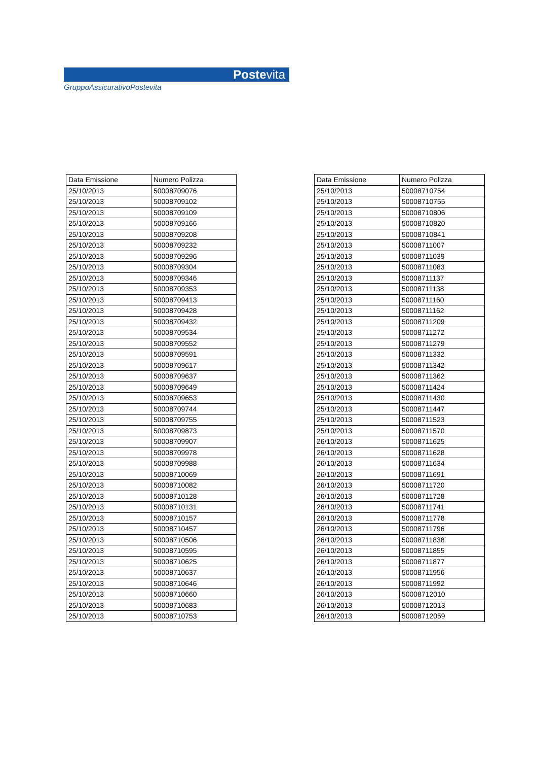Postevita
GruppoAssicurativoPostevita
| Data Emissione | Numero Polizza |
| --- | --- |
| 25/10/2013 | 50008709076 |
| 25/10/2013 | 50008709102 |
| 25/10/2013 | 50008709109 |
| 25/10/2013 | 50008709166 |
| 25/10/2013 | 50008709208 |
| 25/10/2013 | 50008709232 |
| 25/10/2013 | 50008709296 |
| 25/10/2013 | 50008709304 |
| 25/10/2013 | 50008709346 |
| 25/10/2013 | 50008709353 |
| 25/10/2013 | 50008709413 |
| 25/10/2013 | 50008709428 |
| 25/10/2013 | 50008709432 |
| 25/10/2013 | 50008709534 |
| 25/10/2013 | 50008709552 |
| 25/10/2013 | 50008709591 |
| 25/10/2013 | 50008709617 |
| 25/10/2013 | 50008709637 |
| 25/10/2013 | 50008709649 |
| 25/10/2013 | 50008709653 |
| 25/10/2013 | 50008709744 |
| 25/10/2013 | 50008709755 |
| 25/10/2013 | 50008709873 |
| 25/10/2013 | 50008709907 |
| 25/10/2013 | 50008709978 |
| 25/10/2013 | 50008709988 |
| 25/10/2013 | 50008710069 |
| 25/10/2013 | 50008710082 |
| 25/10/2013 | 50008710128 |
| 25/10/2013 | 50008710131 |
| 25/10/2013 | 50008710157 |
| 25/10/2013 | 50008710457 |
| 25/10/2013 | 50008710506 |
| 25/10/2013 | 50008710595 |
| 25/10/2013 | 50008710625 |
| 25/10/2013 | 50008710637 |
| 25/10/2013 | 50008710646 |
| 25/10/2013 | 50008710660 |
| 25/10/2013 | 50008710683 |
| 25/10/2013 | 50008710753 |
| Data Emissione | Numero Polizza |
| --- | --- |
| 25/10/2013 | 50008710754 |
| 25/10/2013 | 50008710755 |
| 25/10/2013 | 50008710806 |
| 25/10/2013 | 50008710820 |
| 25/10/2013 | 50008710841 |
| 25/10/2013 | 50008711007 |
| 25/10/2013 | 50008711039 |
| 25/10/2013 | 50008711083 |
| 25/10/2013 | 50008711137 |
| 25/10/2013 | 50008711138 |
| 25/10/2013 | 50008711160 |
| 25/10/2013 | 50008711162 |
| 25/10/2013 | 50008711209 |
| 25/10/2013 | 50008711272 |
| 25/10/2013 | 50008711279 |
| 25/10/2013 | 50008711332 |
| 25/10/2013 | 50008711342 |
| 25/10/2013 | 50008711362 |
| 25/10/2013 | 50008711424 |
| 25/10/2013 | 50008711430 |
| 25/10/2013 | 50008711447 |
| 25/10/2013 | 50008711523 |
| 25/10/2013 | 50008711570 |
| 26/10/2013 | 50008711625 |
| 26/10/2013 | 50008711628 |
| 26/10/2013 | 50008711634 |
| 26/10/2013 | 50008711691 |
| 26/10/2013 | 50008711720 |
| 26/10/2013 | 50008711728 |
| 26/10/2013 | 50008711741 |
| 26/10/2013 | 50008711778 |
| 26/10/2013 | 50008711796 |
| 26/10/2013 | 50008711838 |
| 26/10/2013 | 50008711855 |
| 26/10/2013 | 50008711877 |
| 26/10/2013 | 50008711956 |
| 26/10/2013 | 50008711992 |
| 26/10/2013 | 50008712010 |
| 26/10/2013 | 50008712013 |
| 26/10/2013 | 50008712059 |